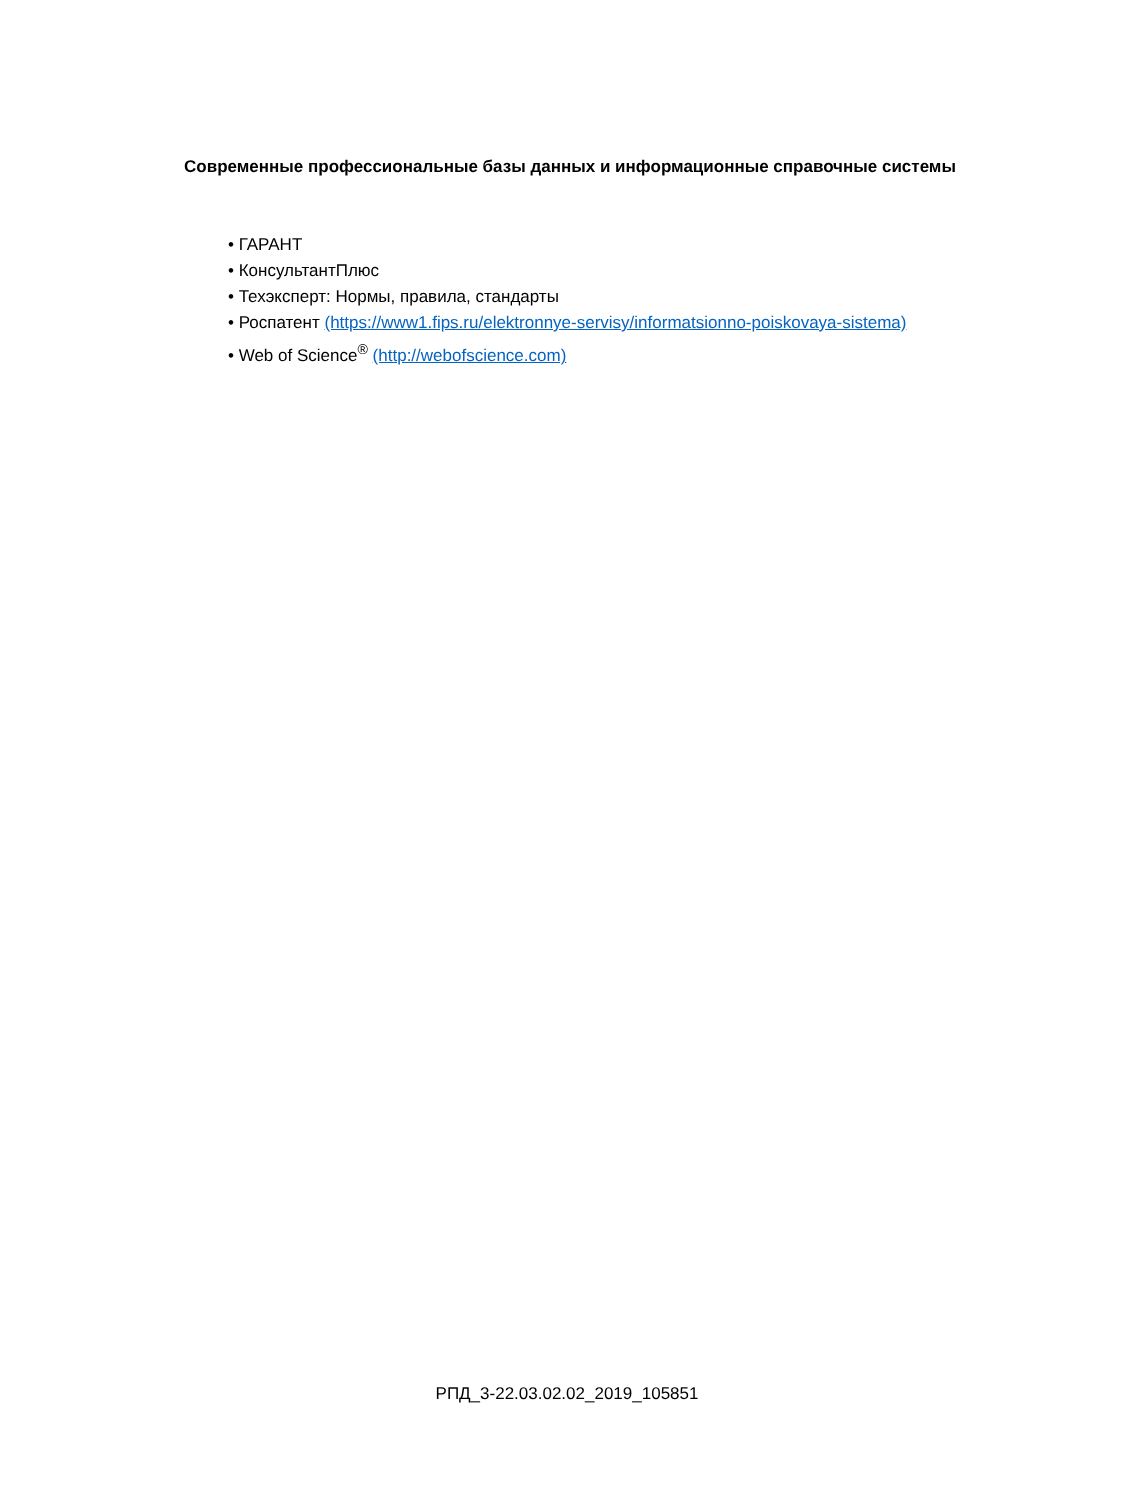Современные профессиональные базы данных и информационные справочные системы
• ГАРАНТ
• КонсультантПлюс
• Техэксперт: Нормы, правила, стандарты
• Роспатент (https://www1.fips.ru/elektronnye-servisy/informatsionno-poiskovaya-sistema)
• Web of Science<sup>®</sup> (http://webofscience.com)
РПД_3-22.03.02.02_2019_105851